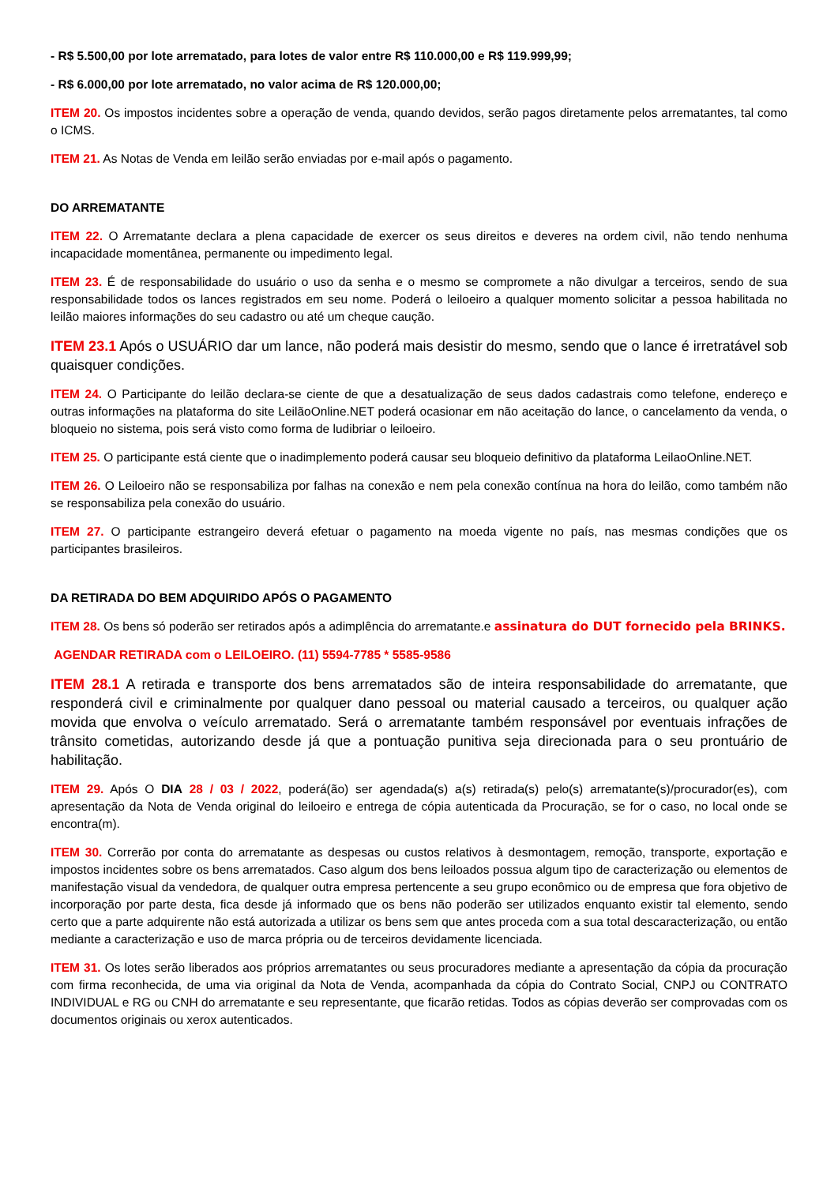- R$ 5.500,00 por lote arrematado, para lotes de valor entre R$ 110.000,00 e R$ 119.999,99;
- R$ 6.000,00 por lote arrematado, no valor acima de R$ 120.000,00;
ITEM 20. Os impostos incidentes sobre a operação de venda, quando devidos, serão pagos diretamente pelos arrematantes, tal como o ICMS.
ITEM 21. As Notas de Venda em leilão serão enviadas por e-mail após o pagamento.
DO ARREMATANTE
ITEM 22. O Arrematante declara a plena capacidade de exercer os seus direitos e deveres na ordem civil, não tendo nenhuma incapacidade momentânea, permanente ou impedimento legal.
ITEM 23. É de responsabilidade do usuário o uso da senha e o mesmo se compromete a não divulgar a terceiros, sendo de sua responsabilidade todos os lances registrados em seu nome. Poderá o leiloeiro a qualquer momento solicitar a pessoa habilitada no leilão maiores informações do seu cadastro ou até um cheque caução.
ITEM 23.1 Após o USUÁRIO dar um lance, não poderá mais desistir do mesmo, sendo que o lance é irretratável sob quaisquer condições.
ITEM 24. O Participante do leilão declara-se ciente de que a desatualização de seus dados cadastrais como telefone, endereço e outras informações na plataforma do site LeilãoOnline.NET poderá ocasionar em não aceitação do lance, o cancelamento da venda, o bloqueio no sistema, pois será visto como forma de ludibriar o leiloeiro.
ITEM 25. O participante está ciente que o inadimplemento poderá causar seu bloqueio definitivo da plataforma LeilaoOnline.NET.
ITEM 26. O Leiloeiro não se responsabiliza por falhas na conexão e nem pela conexão contínua na hora do leilão, como também não se responsabiliza pela conexão do usuário.
ITEM 27. O participante estrangeiro deverá efetuar o pagamento na moeda vigente no país, nas mesmas condições que os participantes brasileiros.
DA RETIRADA DO BEM ADQUIRIDO APÓS O PAGAMENTO
ITEM 28. Os bens só poderão ser retirados após a adimplência do arrematante.e assinatura do DUT fornecido pela BRINKS.
AGENDAR RETIRADA com o LEILOEIRO. (11) 5594-7785 * 5585-9586
ITEM 28.1 A retirada e transporte dos bens arrematados são de inteira responsabilidade do arrematante, que responderá civil e criminalmente por qualquer dano pessoal ou material causado a terceiros, ou qualquer ação movida que envolva o veículo arrematado. Será o arrematante também responsável por eventuais infrações de trânsito cometidas, autorizando desde já que a pontuação punitiva seja direcionada para o seu prontuário de habilitação.
ITEM 29. Após O DIA 28 / 03 / 2022, poderá(ão) ser agendada(s) a(s) retirada(s) pelo(s) arrematante(s)/procurador(es), com apresentação da Nota de Venda original do leiloeiro e entrega de cópia autenticada da Procuração, se for o caso, no local onde se encontra(m).
ITEM 30. Correrão por conta do arrematante as despesas ou custos relativos à desmontagem, remoção, transporte, exportação e impostos incidentes sobre os bens arrematados. Caso algum dos bens leiloados possua algum tipo de caracterização ou elementos de manifestação visual da vendedora, de qualquer outra empresa pertencente a seu grupo econômico ou de empresa que fora objetivo de incorporação por parte desta, fica desde já informado que os bens não poderão ser utilizados enquanto existir tal elemento, sendo certo que a parte adquirente não está autorizada a utilizar os bens sem que antes proceda com a sua total descaracterização, ou então mediante a caracterização e uso de marca própria ou de terceiros devidamente licenciada.
ITEM 31. Os lotes serão liberados aos próprios arrematantes ou seus procuradores mediante a apresentação da cópia da procuração com firma reconhecida, de uma via original da Nota de Venda, acompanhada da cópia do Contrato Social, CNPJ ou CONTRATO INDIVIDUAL e RG ou CNH do arrematante e seu representante, que ficarão retidas. Todos as cópias deverão ser comprovadas com os documentos originais ou xerox autenticados.